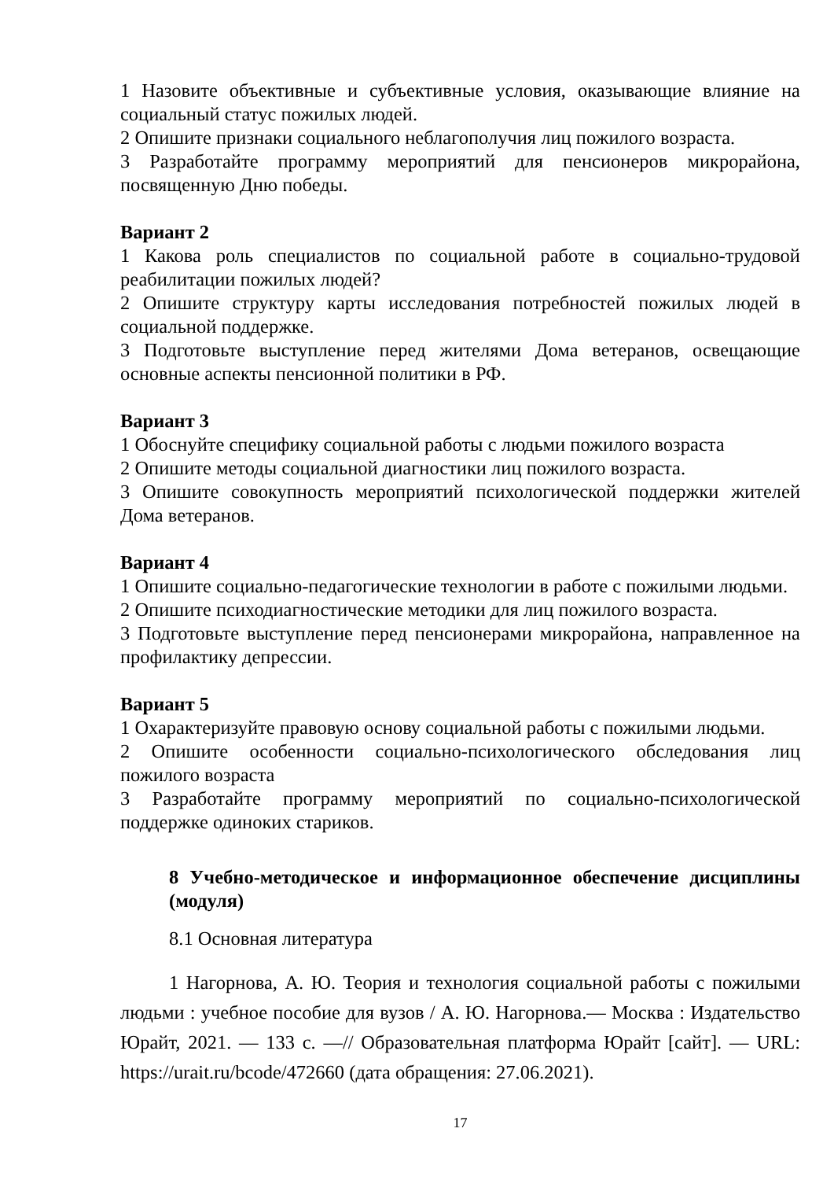1 Назовите объективные и субъективные условия, оказывающие влияние на социальный статус пожилых людей.
2 Опишите признаки социального неблагополучия лиц пожилого возраста.
3 Разработайте программу мероприятий для пенсионеров микрорайона, посвященную Дню победы.
Вариант 2
1 Какова роль специалистов по социальной работе в социально-трудовой реабилитации пожилых людей?
2 Опишите структуру карты исследования потребностей пожилых людей в социальной поддержке.
3 Подготовьте выступление перед жителями Дома ветеранов, освещающие основные аспекты пенсионной политики в РФ.
Вариант 3
1 Обоснуйте специфику социальной работы с людьми пожилого возраста
2 Опишите методы социальной диагностики лиц пожилого возраста.
3 Опишите совокупность мероприятий психологической поддержки жителей Дома ветеранов.
Вариант 4
1 Опишите социально-педагогические технологии в работе с пожилыми людьми.
2 Опишите психодиагностические методики для лиц пожилого возраста.
3 Подготовьте выступление перед пенсионерами микрорайона, направленное на профилактику депрессии.
Вариант 5
1 Охарактеризуйте правовую основу социальной работы с пожилыми людьми.
2 Опишите особенности социально-психологического обследования лиц пожилого возраста
3 Разработайте программу мероприятий по социально-психологической поддержке одиноких стариков.
8 Учебно-методическое и информационное обеспечение дисциплины (модуля)
8.1 Основная литература
1 Нагорнова, А. Ю. Теория и технология социальной работы с пожилыми людьми : учебное пособие для вузов / А. Ю. Нагорнова.— Москва : Издательство Юрайт, 2021. — 133 с. —// Образовательная платформа Юрайт [сайт]. — URL: https://urait.ru/bcode/472660 (дата обращения: 27.06.2021).
17